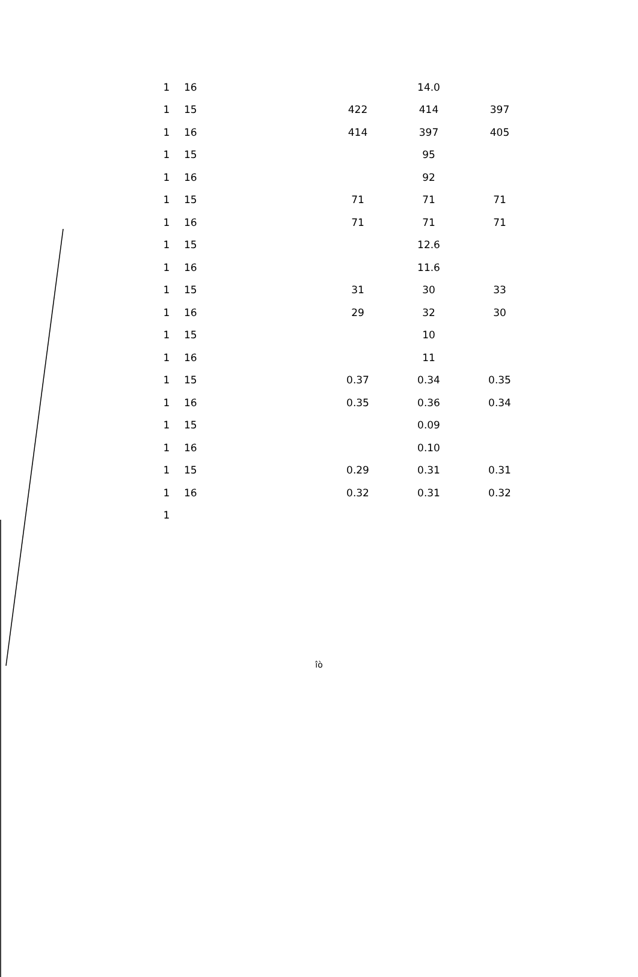| 1 | 16 | | | 14.0 | |
| 1 | 15 | | 422 | 414 | 397 |
| 1 | 16 | | 414 | 397 | 405 |
| 1 | 15 | | | 95 | |
| 1 | 16 | | | 92 | |
| 1 | 15 | | 71 | 71 | 71 |
| 1 | 16 | | 71 | 71 | 71 |
| 1 | 15 | | | 12.6 | |
| 1 | 16 | | | 11.6 | |
| 1 | 15 | | 31 | 30 | 33 |
| 1 | 16 | | 29 | 32 | 30 |
| 1 | 15 | | | 10 | |
| 1 | 16 | | | 11 | |
| 1 | 15 | | 0.37 | 0.34 | 0.35 |
| 1 | 16 | | 0.35 | 0.36 | 0.34 |
| 1 | 15 | | | 0.09 | |
| 1 | 16 | | | 0.10 | |
| 1 | 15 | | 0.29 | 0.31 | 0.31 |
| 1 | 16 | | 0.32 | 0.31 | 0.32 |
| 1 | | | | | |
îò